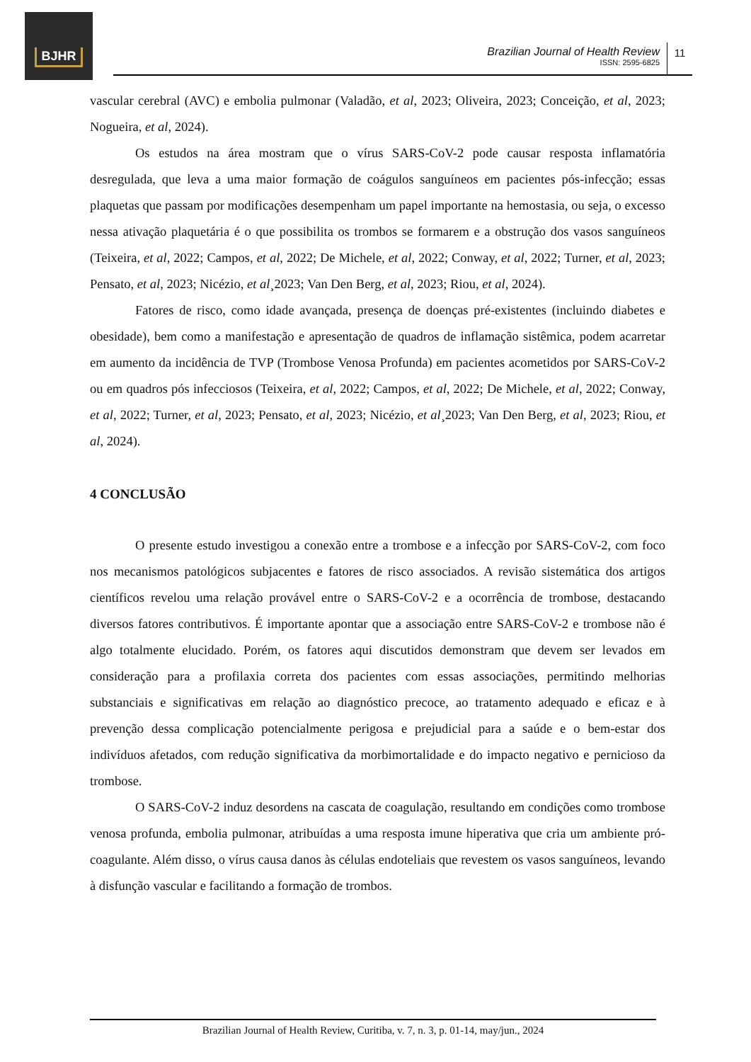BJHR
Brazilian Journal of Health Review
ISSN: 2595-6825
11
vascular cerebral (AVC) e embolia pulmonar (Valadão, et al, 2023; Oliveira, 2023; Conceição, et al, 2023; Nogueira, et al, 2024).
Os estudos na área mostram que o vírus SARS-CoV-2 pode causar resposta inflamatória desregulada, que leva a uma maior formação de coágulos sanguíneos em pacientes pós-infecção; essas plaquetas que passam por modificações desempenham um papel importante na hemostasia, ou seja, o excesso nessa ativação plaquetária é o que possibilita os trombos se formarem e a obstrução dos vasos sanguíneos (Teixeira, et al, 2022; Campos, et al, 2022; De Michele, et al, 2022; Conway, et al, 2022; Turner, et al, 2023; Pensato, et al, 2023; Nicézio, et al¸2023; Van Den Berg, et al, 2023; Riou, et al, 2024).
Fatores de risco, como idade avançada, presença de doenças pré-existentes (incluindo diabetes e obesidade), bem como a manifestação e apresentação de quadros de inflamação sistêmica, podem acarretar em aumento da incidência de TVP (Trombose Venosa Profunda) em pacientes acometidos por SARS-CoV-2 ou em quadros pós infecciosos (Teixeira, et al, 2022; Campos, et al, 2022; De Michele, et al, 2022; Conway, et al, 2022; Turner, et al, 2023; Pensato, et al, 2023; Nicézio, et al¸2023; Van Den Berg, et al, 2023; Riou, et al, 2024).
4 CONCLUSÃO
O presente estudo investigou a conexão entre a trombose e a infecção por SARS-CoV-2, com foco nos mecanismos patológicos subjacentes e fatores de risco associados. A revisão sistemática dos artigos científicos revelou uma relação provável entre o SARS-CoV-2 e a ocorrência de trombose, destacando diversos fatores contributivos. É importante apontar que a associação entre SARS-CoV-2 e trombose não é algo totalmente elucidado. Porém, os fatores aqui discutidos demonstram que devem ser levados em consideração para a profilaxia correta dos pacientes com essas associações, permitindo melhorias substanciais e significativas em relação ao diagnóstico precoce, ao tratamento adequado e eficaz e à prevenção dessa complicação potencialmente perigosa e prejudicial para a saúde e o bem-estar dos indivíduos afetados, com redução significativa da morbimortalidade e do impacto negativo e pernicioso da trombose.
O SARS-CoV-2 induz desordens na cascata de coagulação, resultando em condições como trombose venosa profunda, embolia pulmonar, atribuídas a uma resposta imune hiperativa que cria um ambiente pró-coagulante. Além disso, o vírus causa danos às células endoteliais que revestem os vasos sanguíneos, levando à disfunção vascular e facilitando a formação de trombos.
Brazilian Journal of Health Review, Curitiba, v. 7, n. 3, p. 01-14, may/jun., 2024